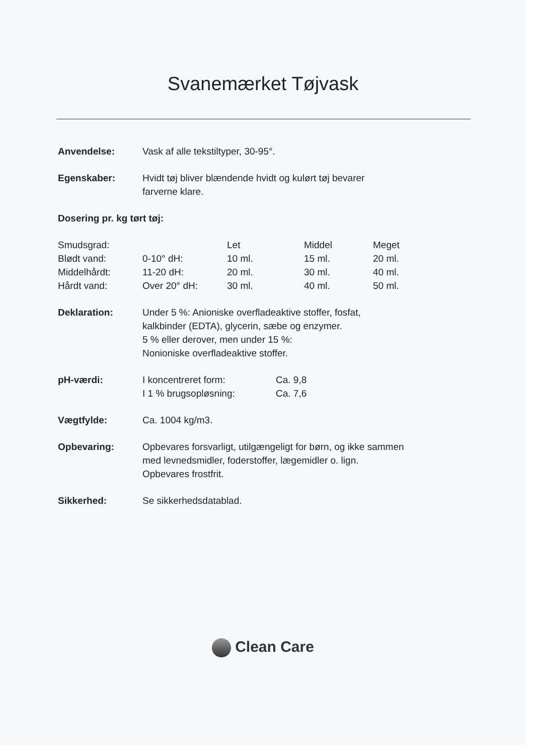Svanemærket Tøjvask
Anvendelse: Vask af alle tekstiltyper, 30-95°.
Egenskaber: Hvidt tøj bliver blændende hvidt og kulørt tøj bevarer
farverne klare.
Dosering pr. kg tørt tøj:
| Smudsgrad: | | Let | Middel | Meget |
| Blødt vand: | 0-10° dH: | 10 ml. | 15 ml. | 20 ml. |
| Middelhårdt: | 11-20 dH: | 20 ml. | 30 ml. | 40 ml. |
| Hårdt vand: | Over 20° dH: | 30 ml. | 40 ml. | 50 ml. |
Deklaration: Under 5 %: Anioniske overfladeaktive stoffer, fosfat,
kalkbinder (EDTA), glycerin, sæbe og enzymer.
5 % eller derover, men under 15 %:
Nonioniske overfladeaktive stoffer.
pH-værdi:
| I koncentreret form: | Ca. 9,8 |
| I 1 % brugsopløsning: | Ca. 7,6 |
Vægtfylde: Ca. 1004 kg/m3.
Opbevaring: Opbevares forsvarligt, utilgængeligt for børn, og ikke sammen
med levnedsmidler, foderstoffer, lægemidler o. lign.
Opbevares frostfrit.
Sikkerhed: Se sikkerhedsdatablad.
Clean Care